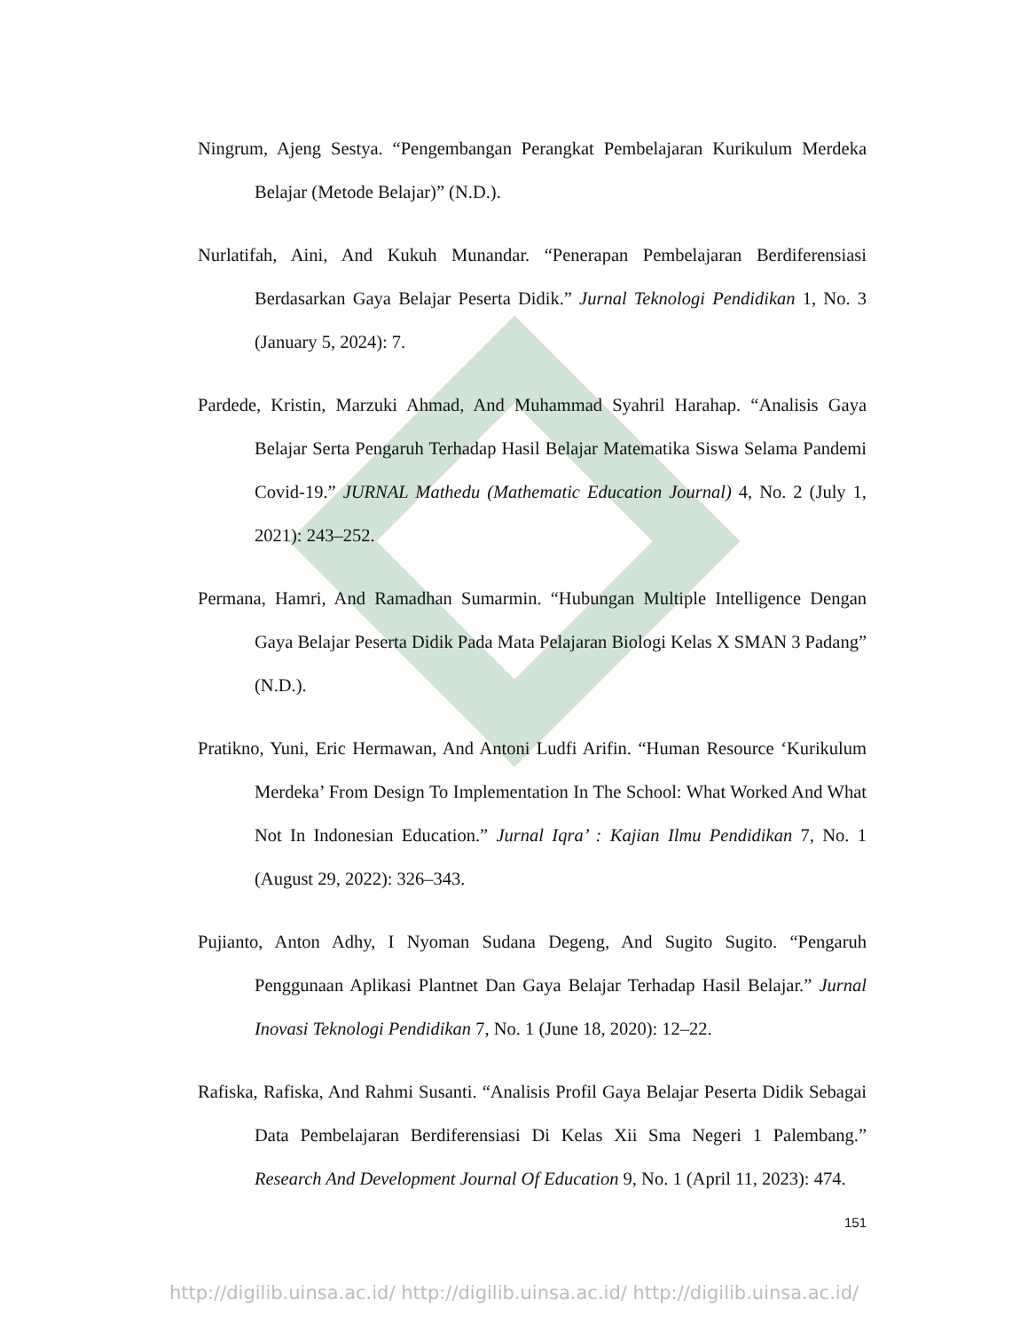Ningrum, Ajeng Sestya. “Pengembangan Perangkat Pembelajaran Kurikulum Merdeka Belajar (Metode Belajar)” (N.D.).
Nurlatifah, Aini, And Kukuh Munandar. “Penerapan Pembelajaran Berdiferensiasi Berdasarkan Gaya Belajar Peserta Didik.” Jurnal Teknologi Pendidikan 1, No. 3 (January 5, 2024): 7.
Pardede, Kristin, Marzuki Ahmad, And Muhammad Syahril Harahap. “Analisis Gaya Belajar Serta Pengaruh Terhadap Hasil Belajar Matematika Siswa Selama Pandemi Covid-19.” JURNAL Mathedu (Mathematic Education Journal) 4, No. 2 (July 1, 2021): 243–252.
Permana, Hamri, And Ramadhan Sumarmin. “Hubungan Multiple Intelligence Dengan Gaya Belajar Peserta Didik Pada Mata Pelajaran Biologi Kelas X SMAN 3 Padang” (N.D.).
Pratikno, Yuni, Eric Hermawan, And Antoni Ludfi Arifin. “Human Resource ‘Kurikulum Merdeka’ From Design To Implementation In The School: What Worked And What Not In Indonesian Education.” Jurnal Iqra’ : Kajian Ilmu Pendidikan 7, No. 1 (August 29, 2022): 326–343.
Pujianto, Anton Adhy, I Nyoman Sudana Degeng, And Sugito Sugito. “Pengaruh Penggunaan Aplikasi Plantnet Dan Gaya Belajar Terhadap Hasil Belajar.” Jurnal Inovasi Teknologi Pendidikan 7, No. 1 (June 18, 2020): 12–22.
Rafiska, Rafiska, And Rahmi Susanti. “Analisis Profil Gaya Belajar Peserta Didik Sebagai Data Pembelajaran Berdiferensiasi Di Kelas Xii Sma Negeri 1 Palembang.” Research And Development Journal Of Education 9, No. 1 (April 11, 2023): 474.
151
http://digilib.uinsa.ac.id/ http://digilib.uinsa.ac.id/ http://digilib.uinsa.ac.id/